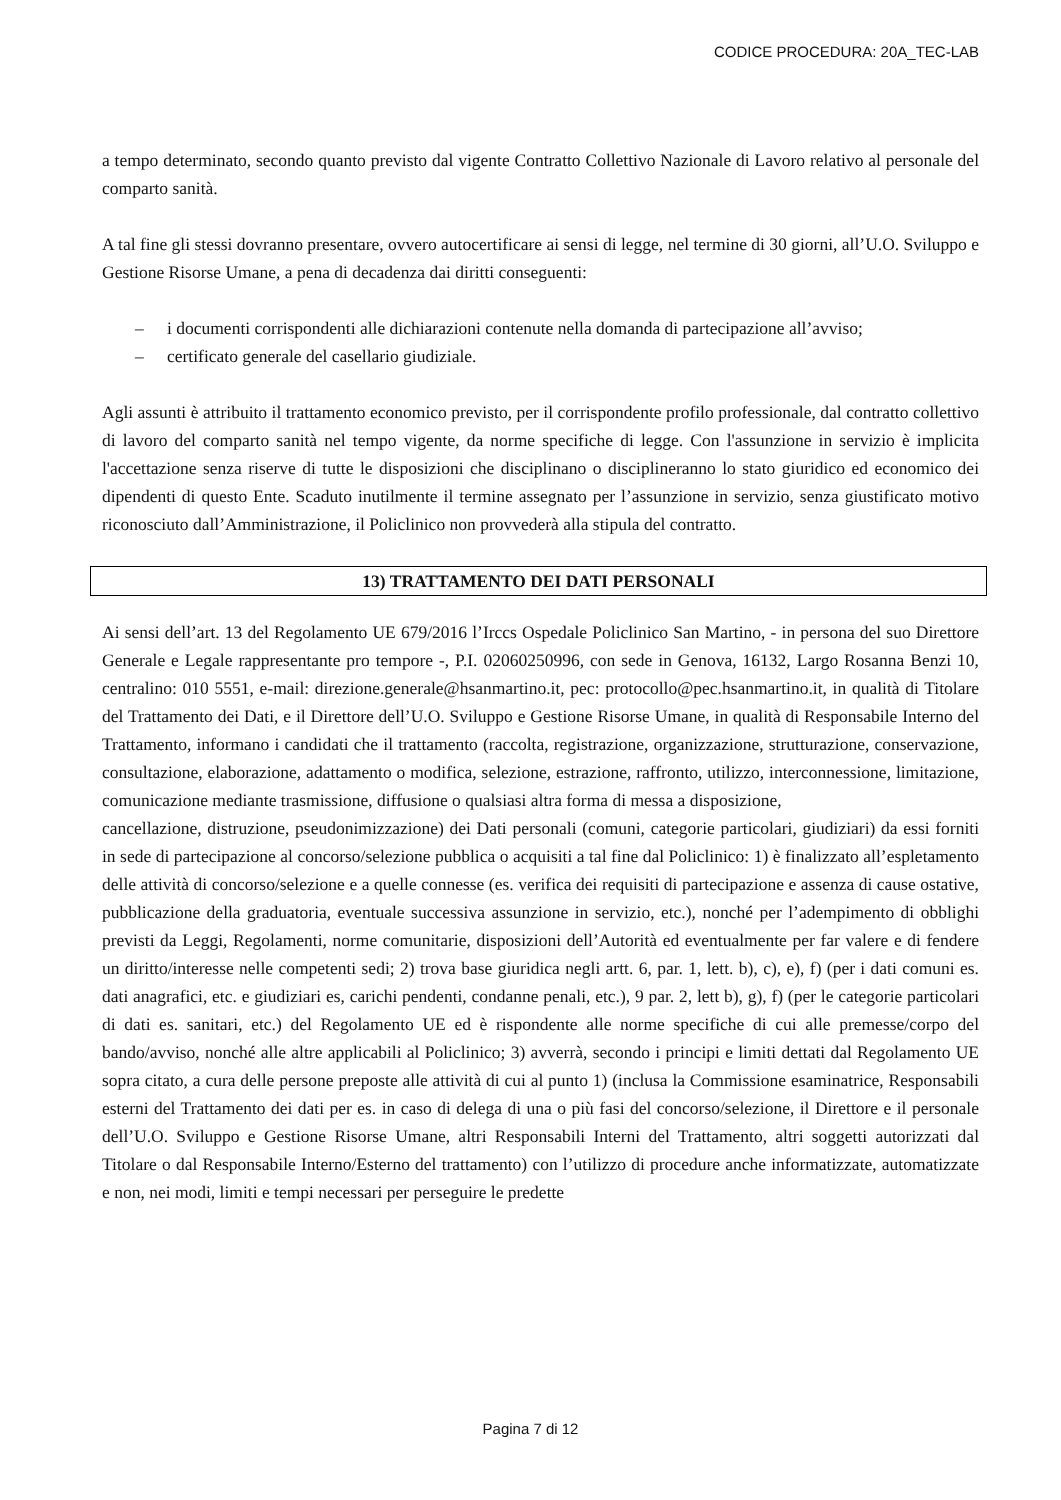CODICE PROCEDURA: 20A_TEC-LAB
a tempo determinato, secondo quanto previsto dal vigente Contratto Collettivo Nazionale di Lavoro relativo al personale del comparto sanità.
A tal fine gli stessi dovranno presentare, ovvero autocertificare ai sensi di legge, nel termine di 30 giorni, all’U.O. Sviluppo e Gestione Risorse Umane, a pena di decadenza dai diritti conseguenti:
– i documenti corrispondenti alle dichiarazioni contenute nella domanda di partecipazione all’avviso;
– certificato generale del casellario giudiziale.
Agli assunti è attribuito il trattamento economico previsto, per il corrispondente profilo professionale, dal contratto collettivo di lavoro del comparto sanità nel tempo vigente, da norme specifiche di legge. Con l'assunzione in servizio è implicita l'accettazione senza riserve di tutte le disposizioni che disciplinano o disciplineranno lo stato giuridico ed economico dei dipendenti di questo Ente. Scaduto inutilmente il termine assegnato per l’assunzione in servizio, senza giustificato motivo riconosciuto dall’Amministrazione, il Policlinico non provvederà alla stipula del contratto.
13) TRATTAMENTO DEI DATI PERSONALI
Ai sensi dell’art. 13 del Regolamento UE 679/2016 l’Irccs Ospedale Policlinico San Martino, - in persona del suo Direttore Generale e Legale rappresentante pro tempore -, P.I. 02060250996, con sede in Genova, 16132, Largo Rosanna Benzi 10, centralino: 010 5551, e-mail: direzione.generale@hsanmartino.it, pec: protocollo@pec.hsanmartino.it, in qualità di Titolare del Trattamento dei Dati, e il Direttore dell’U.O. Sviluppo e Gestione Risorse Umane, in qualità di Responsabile Interno del Trattamento, informano i candidati che il trattamento (raccolta, registrazione, organizzazione, strutturazione, conservazione, consultazione, elaborazione, adattamento o modifica, selezione, estrazione, raffronto, utilizzo, interconnessione, limitazione, comunicazione mediante trasmissione, diffusione o qualsiasi altra forma di messa a disposizione,
cancellazione, distruzione, pseudonimizzazione) dei Dati personali (comuni, categorie particolari, giudiziari) da essi forniti in sede di partecipazione al concorso/selezione pubblica o acquisiti a tal fine dal Policlinico: 1) è finalizzato all’espletamento delle attività di concorso/selezione e a quelle connesse (es. verifica dei requisiti di partecipazione e assenza di cause ostative, pubblicazione della graduatoria, eventuale successiva assunzione in servizio, etc.), nonché per l’adempimento di obblighi previsti da Leggi, Regolamenti, norme comunitarie, disposizioni dell’Autorità ed eventualmente per far valere e di fendere un diritto/interesse nelle competenti sedi; 2) trova base giuridica negli artt. 6, par. 1, lett. b), c), e), f) (per i dati comuni es. dati anagrafici, etc. e giudiziari es, carichi pendenti, condanne penali, etc.), 9 par. 2, lett b), g), f) (per le categorie particolari di dati es. sanitari, etc.) del Regolamento UE ed è rispondente alle norme specifiche di cui alle premesse/corpo del bando/avviso, nonché alle altre applicabili al Policlinico; 3) avverrà, secondo i principi e limiti dettati dal Regolamento UE sopra citato, a cura delle persone preposte alle attività di cui al punto 1) (inclusa la Commissione esaminatrice, Responsabili esterni del Trattamento dei dati per es. in caso di delega di una o più fasi del concorso/selezione, il Direttore e il personale dell’U.O. Sviluppo e Gestione Risorse Umane, altri Responsabili Interni del Trattamento, altri soggetti autorizzati dal Titolare o dal Responsabile Interno/Esterno del trattamento) con l’utilizzo di procedure anche informatizzate, automatizzate e non, nei modi, limiti e tempi necessari per perseguire le predette
Pagina 7 di 12